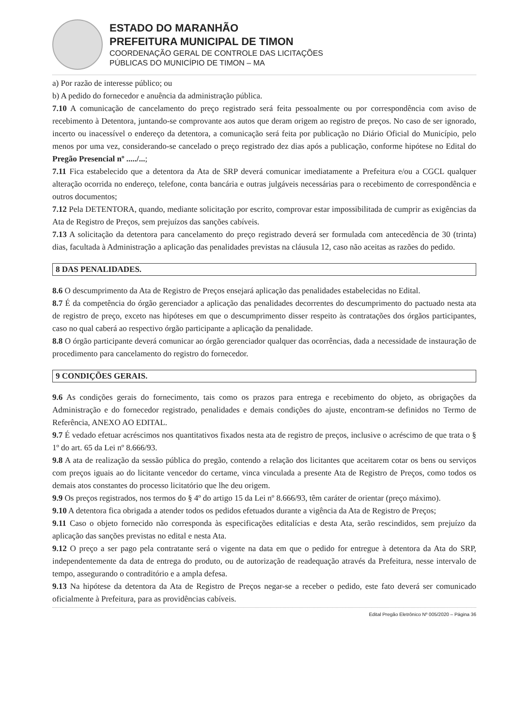ESTADO DO MARANHÃO
PREFEITURA MUNICIPAL DE TIMON
COORDENAÇÃO GERAL DE CONTROLE DAS LICITAÇÕES
PÚBLICAS DO MUNICÍPIO DE TIMON – MA
a) Por razão de interesse público; ou
b) A pedido do fornecedor e anuência da administração pública.
7.10 A comunicação de cancelamento do preço registrado será feita pessoalmente ou por correspondência com aviso de recebimento à Detentora, juntando-se comprovante aos autos que deram origem ao registro de preços. No caso de ser ignorado, incerto ou inacessível o endereço da detentora, a comunicação será feita por publicação no Diário Oficial do Município, pelo menos por uma vez, considerando-se cancelado o preço registrado dez dias após a publicação, conforme hipótese no Edital do Pregão Presencial nº ...../...;
7.11 Fica estabelecido que a detentora da Ata de SRP deverá comunicar imediatamente a Prefeitura e/ou a CGCL qualquer alteração ocorrida no endereço, telefone, conta bancária e outras julgáveis necessárias para o recebimento de correspondência e outros documentos;
7.12 Pela DETENTORA, quando, mediante solicitação por escrito, comprovar estar impossibilitada de cumprir as exigências da Ata de Registro de Preços, sem prejuízos das sanções cabíveis.
7.13 A solicitação da detentora para cancelamento do preço registrado deverá ser formulada com antecedência de 30 (trinta) dias, facultada à Administração a aplicação das penalidades previstas na cláusula 12, caso não aceitas as razões do pedido.
8 DAS PENALIDADES.
8.6 O descumprimento da Ata de Registro de Preços ensejará aplicação das penalidades estabelecidas no Edital.
8.7 É da competência do órgão gerenciador a aplicação das penalidades decorrentes do descumprimento do pactuado nesta ata de registro de preço, exceto nas hipóteses em que o descumprimento disser respeito às contratações dos órgãos participantes, caso no qual caberá ao respectivo órgão participante a aplicação da penalidade.
8.8 O órgão participante deverá comunicar ao órgão gerenciador qualquer das ocorrências, dada a necessidade de instauração de procedimento para cancelamento do registro do fornecedor.
9 CONDIÇÕES GERAIS.
9.6 As condições gerais do fornecimento, tais como os prazos para entrega e recebimento do objeto, as obrigações da Administração e do fornecedor registrado, penalidades e demais condições do ajuste, encontram-se definidos no Termo de Referência, ANEXO AO EDITAL.
9.7 É vedado efetuar acréscimos nos quantitativos fixados nesta ata de registro de preços, inclusive o acréscimo de que trata o § 1º do art. 65 da Lei nº 8.666/93.
9.8 A ata de realização da sessão pública do pregão, contendo a relação dos licitantes que aceitarem cotar os bens ou serviços com preços iguais ao do licitante vencedor do certame, vinca vinculada a presente Ata de Registro de Preços, como todos os demais atos constantes do processo licitatório que lhe deu origem.
9.9 Os preços registrados, nos termos do § 4º do artigo 15 da Lei nº 8.666/93, têm caráter de orientar (preço máximo).
9.10 A detentora fica obrigada a atender todos os pedidos efetuados durante a vigência da Ata de Registro de Preços;
9.11 Caso o objeto fornecido não corresponda às especificações editalícias e desta Ata, serão rescindidos, sem prejuízo da aplicação das sanções previstas no edital e nesta Ata.
9.12 O preço a ser pago pela contratante será o vigente na data em que o pedido for entregue à detentora da Ata do SRP, independentemente da data de entrega do produto, ou de autorização de readequação através da Prefeitura, nesse intervalo de tempo, assegurando o contraditório e a ampla defesa.
9.13 Na hipótese da detentora da Ata de Registro de Preços negar-se a receber o pedido, este fato deverá ser comunicado oficialmente à Prefeitura, para as providências cabíveis.
Edital Pregão Eletrônico Nº 005/2020 – Página 36